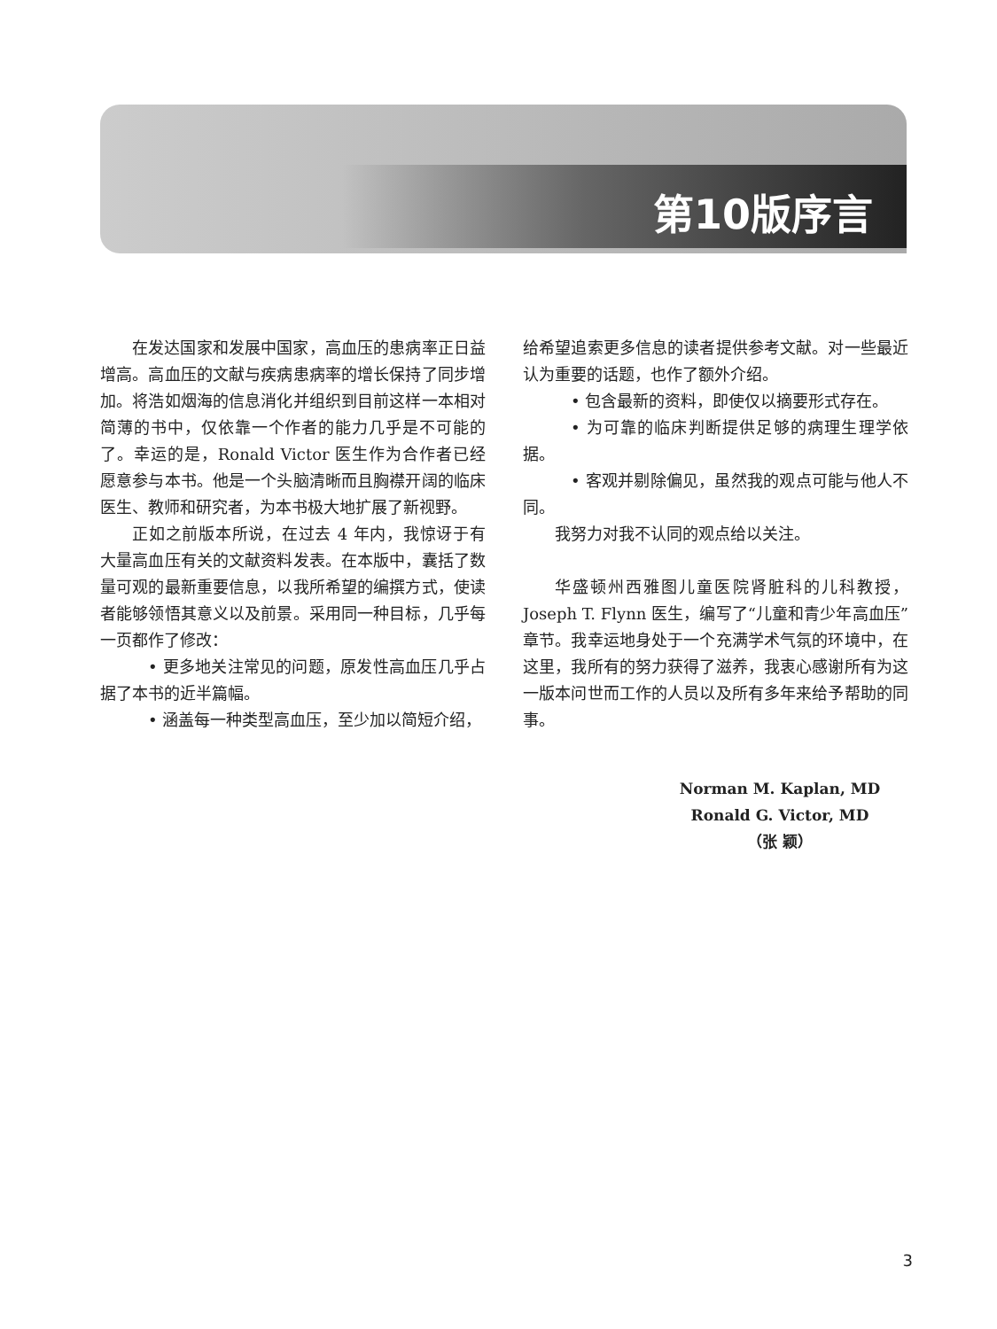第10版序言
在发达国家和发展中国家，高血压的患病率正日益增高。高血压的文献与疾病患病率的增长保持了同步增加。将浩如烟海的信息消化并组织到目前这样一本相对简薄的书中，仅依靠一个作者的能力几乎是不可能的了。幸运的是，Ronald Victor 医生作为合作者已经愿意参与本书。他是一个头脑清晰而且胸襟开阔的临床医生、教师和研究者，为本书极大地扩展了新视野。
正如之前版本所说，在过去 4 年内，我惊讶于有大量高血压有关的文献资料发表。在本版中，囊括了数量可观的最新重要信息，以我所希望的编撰方式，使读者能够领悟其意义以及前景。采用同一种目标，几乎每一页都作了修改：
• 更多地关注常见的问题，原发性高血压几乎占据了本书的近半篇幅。
• 涵盖每一种类型高血压，至少加以简短介绍，
给希望追索更多信息的读者提供参考文献。对一些最近认为重要的话题，也作了额外介绍。
• 包含最新的资料，即使仅以摘要形式存在。
• 为可靠的临床判断提供足够的病理生理学依据。
• 客观并剔除偏见，虽然我的观点可能与他人不同。
我努力对我不认同的观点给以关注。
华盛顿州西雅图儿童医院肾脏科的儿科教授，Joseph T. Flynn 医生，编写了“儿童和青少年高血压”章节。我幸运地身处于一个充满学术气氛的环境中，在这里，我所有的努力获得了滋养，我衷心感谢所有为这一版本问世而工作的人员以及所有多年来给予帮助的同事。
Norman M. Kaplan, MD
Ronald G. Victor, MD
（张 颖）
3